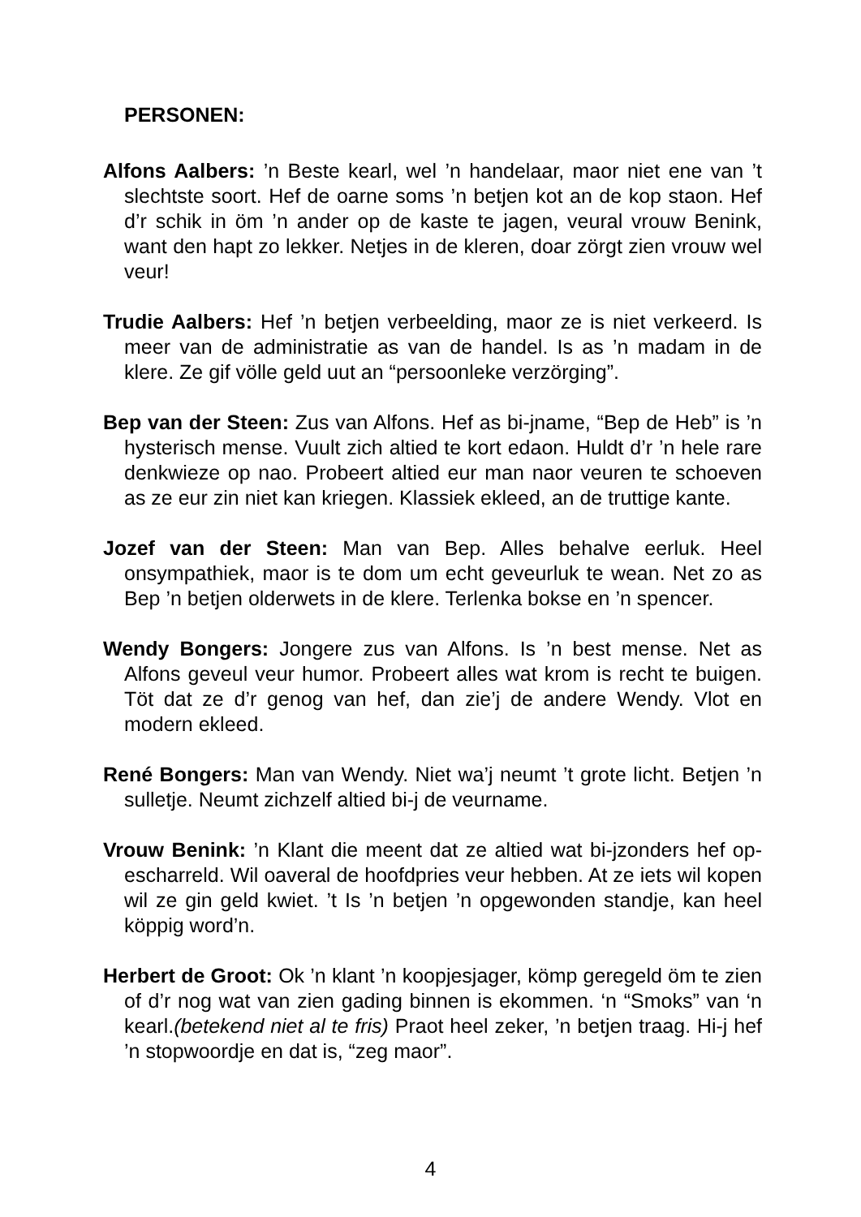PERSONEN:
Alfons Aalbers: ’n Beste kearl, wel ’n handelaar, maor niet ene van ’t slechtste soort. Hef de oarne soms ’n betjen kot an de kop staon. Hef d’r schik in öm ’n ander op de kaste te jagen, veural vrouw Benink, want den hapt zo lekker. Netjes in de kleren, doar zörgt zien vrouw wel veur!
Trudie Aalbers: Hef ’n betjen verbeelding, maor ze is niet verkeerd. Is meer van de administratie as van de handel. Is as ’n madam in de klere. Ze gif völle geld uut an “persoonleke verzörging”.
Bep van der Steen: Zus van Alfons. Hef as bi-jname, “Bep de Heb” is ’n hysterisch mense. Vuult zich altied te kort edaon. Huldt d’r ’n hele rare denkwieze op nao. Probeert altied eur man naor veuren te schoeven as ze eur zin niet kan kriegen. Klassiek ekleed, an de truttige kante.
Jozef van der Steen: Man van Bep. Alles behalve eerluk. Heel onsympathiek, maor is te dom um echt geveurluk te wean. Net zo as Bep ’n betjen olderwets in de klere. Terlenka bokse en ’n spencer.
Wendy Bongers: Jongere zus van Alfons. Is ’n best mense. Net as Alfons geveul veur humor. Probeert alles wat krom is recht te buigen. Töt dat ze d’r genog van hef, dan zie’j de andere Wendy. Vlot en modern ekleed.
René Bongers: Man van Wendy. Niet wa’j neumt ’t grote licht. Betjen ’n sulletje. Neumt zichzelf altied bi-j de veurname.
Vrouw Benink: ’n Klant die meent dat ze altied wat bi-jzonders hef op-escharreld. Wil oaveral de hoofdpries veur hebben. At ze iets wil kopen wil ze gin geld kwiet. ’t Is ’n betjen ’n opgewonden standje, kan heel köppig word’n.
Herbert de Groot: Ok ’n klant ’n koopjesjager, kömp geregeld öm te zien of d’r nog wat van zien gading binnen is ekommen. ‘n “Smoks” van ‘n kearl.(betekend niet al te fris) Praot heel zeker, ’n betjen traag. Hi-j hef ’n stopwoordje en dat is, “zeg maor”.
4